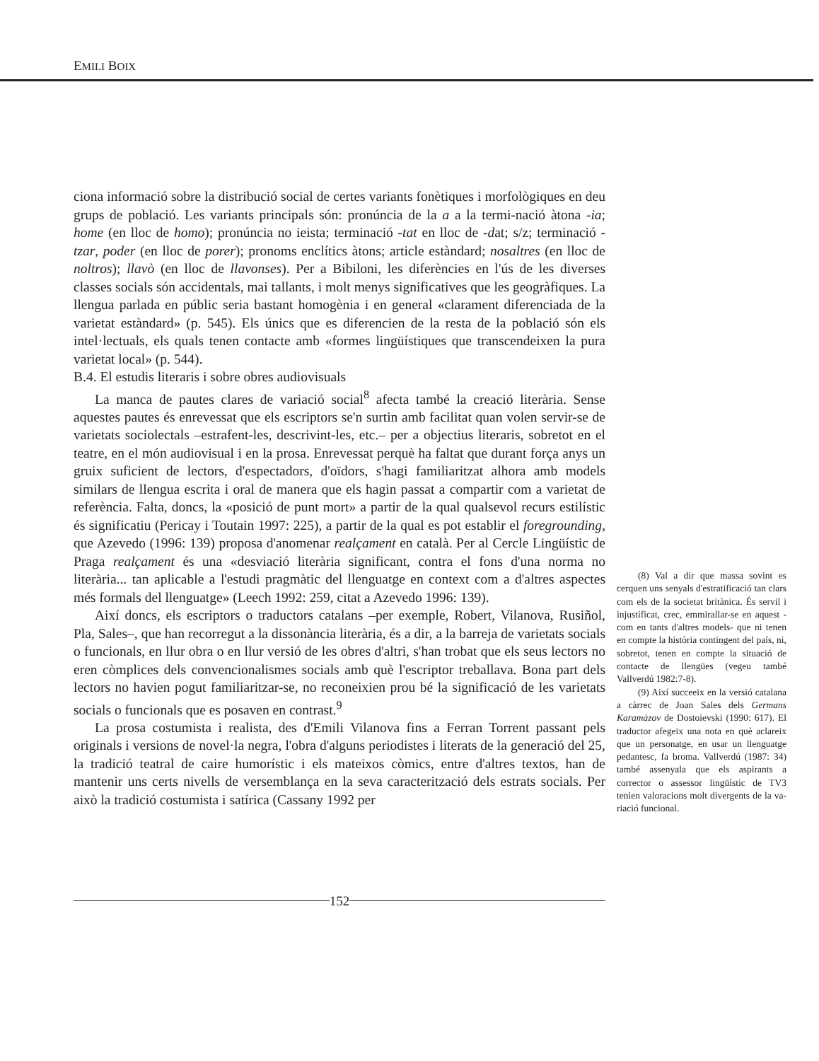EMILI BOIX
ciona informació sobre la distribució social de certes variants fonètiques i morfològiques en deu grups de població. Les variants principals són: pronúncia de la a a la termi-nació àtona -ia; home (en lloc de homo); pronúncia no ieista; terminació -tat en lloc de -dat; s/z; terminació -tzar, poder (en lloc de porer); pronoms enclítics àtons; article estàndard; nosaltres (en lloc de noltros); llavò (en lloc de llavonses). Per a Bibiloni, les diferències en l'ús de les diverses classes socials són accidentals, mai tallants, i molt menys significatives que les geogràfiques. La llengua parlada en públic seria bastant homogènia i en general «clarament diferenciada de la varietat estàndard» (p. 545). Els únics que es diferencien de la resta de la població són els intel·lectuals, els quals tenen contacte amb «formes lingüístiques que transcendeixen la pura varietat local» (p. 544).
B.4. El estudis literaris i sobre obres audiovisuals
La manca de pautes clares de variació social<sup>8</sup> afecta també la creació literària. Sense aquestes pautes és enrevessat que els escriptors se'n surtin amb facilitat quan volen servir-se de varietats sociolectals –estrafent-les, descrivint-les, etc.– per a objectius literaris, sobretot en el teatre, en el món audiovisual i en la prosa. Enrevessat perquè ha faltat que durant força anys un gruix suficient de lectors, d'espectadors, d'oïdors, s'hagi familiaritzat alhora amb models similars de llengua escrita i oral de manera que els hagin passat a compartir com a varietat de referència. Falta, doncs, la «posició de punt mort» a partir de la qual qualsevol recurs estilístic és significatiu (Pericay i Toutain 1997: 225), a partir de la qual es pot establir el foregrounding, que Azevedo (1996: 139) proposa d'anomenar realçament en català. Per al Cercle Lingüístic de Praga realçament és una «desviació literària significant, contra el fons d'una norma no literària... tan aplicable a l'estudi pragmàtic del llenguatge en context com a d'altres aspectes més formals del llenguatge» (Leech 1992: 259, citat a Azevedo 1996: 139).
Així doncs, els escriptors o traductors catalans –per exemple, Robert, Vilanova, Rusiñol, Pla, Sales–, que han recorregut a la dissonància literària, és a dir, a la barreja de varietats socials o funcionals, en llur obra o en llur versió de les obres d'altri, s'han trobat que els seus lectors no eren còmplices dels convencionalismes socials amb què l'escriptor treballava. Bona part dels lectors no havien pogut familiaritzar-se, no reconeixien prou bé la significació de les varietats socials o funcionals que es posaven en contrast.<sup>9</sup>
La prosa costumista i realista, des d'Emili Vilanova fins a Ferran Torrent passant pels originals i versions de novel·la negra, l'obra d'alguns periodistes i literats de la generació del 25, la tradició teatral de caire humorístic i els mateixos còmics, entre d'altres textos, han de mantenir uns certs nivells de versemblança en la seva caracterització dels estrats socials. Per això la tradició costumista i satírica (Cassany 1992 per
(8) Val a dir que massa sovint es cerquen uns senyals d'estratificació tan clars com els de la societat britànica. És servil i injustificat, crec, emmirallar-se en aquest -com en tants d'altres models- que ni tenen en compte la història contingent del país, ni, sobretot, tenen en compte la situació de contacte de llengües (vegeu també Vallverdú 1982:7-8).
(9) Així succeeix en la versió catalana a càrrec de Joan Sales dels Germans Karamàzov de Dostoievski (1990: 617). El traductor afegeix una nota en què aclareix que un personatge, en usar un llenguatge pedantesc, fa broma. Vallverdú (1987: 34) també assenyala que els aspirants a corrector o assessor lingüístic de TV3 tenien valoracions molt divergents de la va-riació funcional.
152